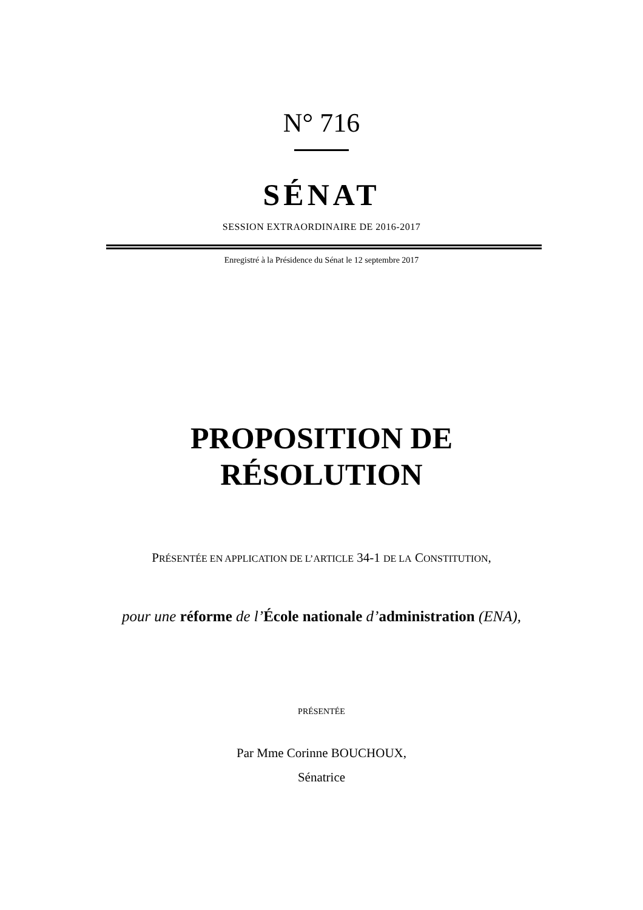N° 716
SÉNAT
SESSION EXTRAORDINAIRE DE 2016-2017
Enregistré à la Présidence du Sénat le 12 septembre 2017
PROPOSITION DE
RÉSOLUTION
PRÉSENTÉE EN APPLICATION DE L’ARTICLE 34-1 DE LA CONSTITUTION,
pour une réforme de l’École nationale d’administration (ENA),
PRÉSENTÉE
Par Mme Corinne BOUCHOUX,
Sénatrice